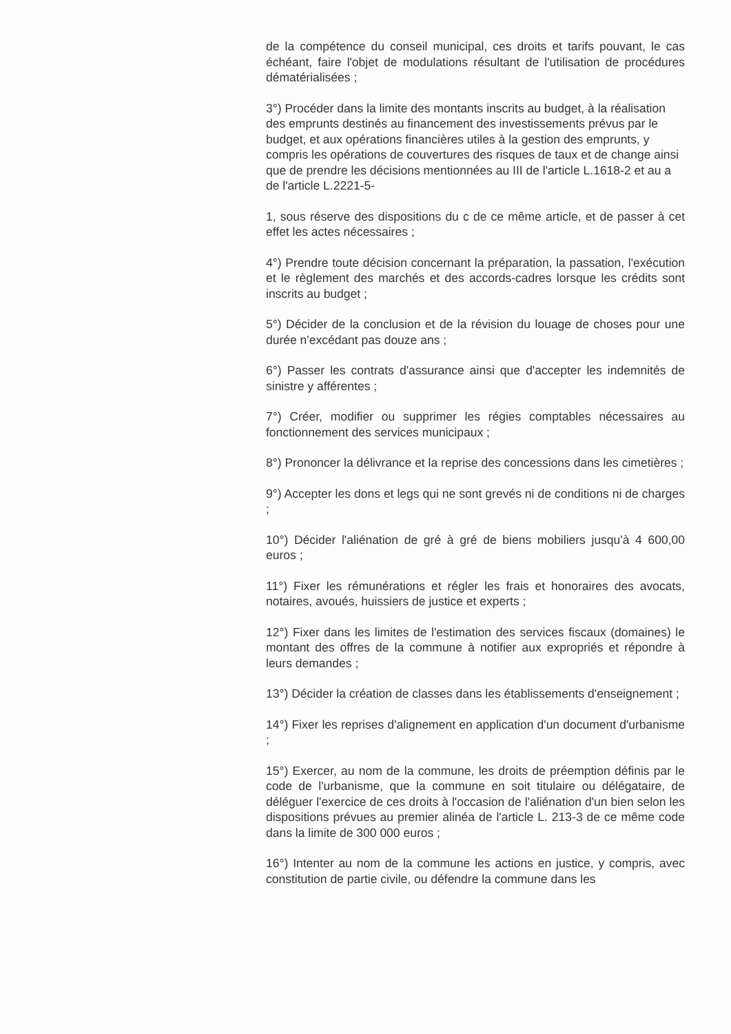de la compétence du conseil municipal, ces droits et tarifs pouvant, le cas échéant, faire l'objet de modulations résultant de l'utilisation de procédures dématérialisées ;
3°) Procéder dans la limite des montants inscrits au budget, à la réalisation des emprunts destinés au financement des investissements prévus par le budget, et aux opérations financières utiles à la gestion des emprunts, y compris les opérations de couvertures des risques de taux et de change ainsi que de prendre les décisions mentionnées au III de l'article L.1618-2 et au a de l'article L.2221-5-
1, sous réserve des dispositions du c de ce même article, et de passer à cet effet les actes nécessaires ;
4°) Prendre toute décision concernant la préparation, la passation, l'exécution et le règlement des marchés et des accords-cadres lorsque les crédits sont inscrits au budget ;
5°) Décider de la conclusion et de la révision du louage de choses pour une durée n'excédant pas douze ans ;
6°) Passer les contrats d'assurance ainsi que d'accepter les indemnités de sinistre y afférentes ;
7°) Créer, modifier ou supprimer les régies comptables nécessaires au fonctionnement des services municipaux ;
8°) Prononcer la délivrance et la reprise des concessions dans les cimetières ;
9°) Accepter les dons et legs qui ne sont grevés ni de conditions ni de charges ;
10°) Décider l'aliénation de gré à gré de biens mobiliers jusqu'à 4 600,00 euros ;
11°) Fixer les rémunérations et régler les frais et honoraires des avocats, notaires, avoués, huissiers de justice et experts ;
12°) Fixer dans les limites de l'estimation des services fiscaux (domaines) le montant des offres de la commune à notifier aux expropriés et répondre à leurs demandes ;
13°) Décider la création de classes dans les établissements d'enseignement ;
14°) Fixer les reprises d'alignement en application d'un document d'urbanisme ;
15°) Exercer, au nom de la commune, les droits de préemption définis par le code de l'urbanisme, que la commune en soit titulaire ou délégataire, de déléguer l'exercice de ces droits à l'occasion de l'aliénation d'un bien selon les dispositions prévues au premier alinéa de l'article L. 213-3 de ce même code dans la limite de 300 000 euros ;
16°) Intenter au nom de la commune les actions en justice, y compris, avec constitution de partie civile, ou défendre la commune dans les